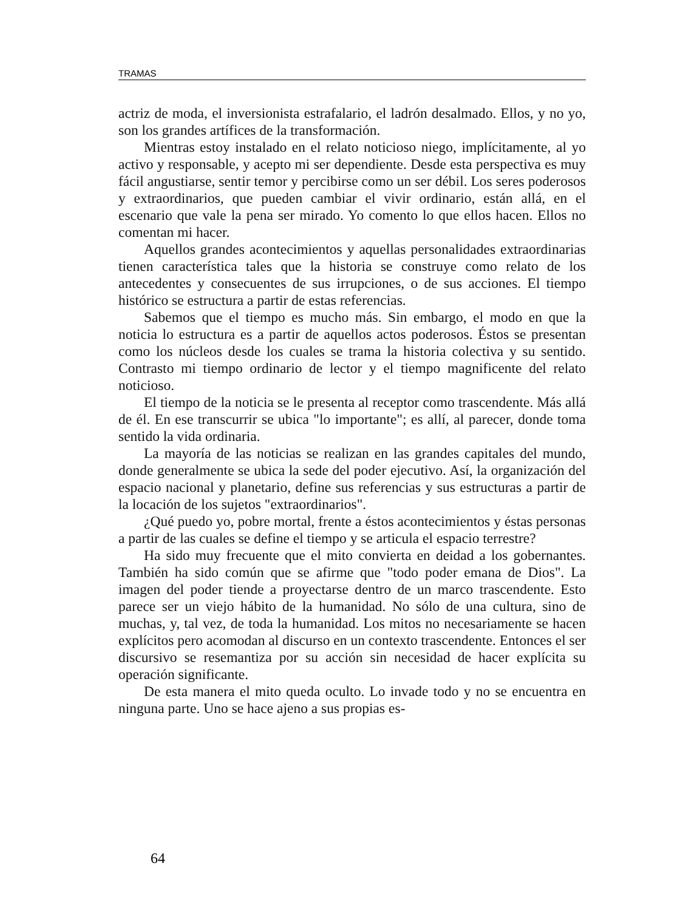TRAMAS
actriz de moda, el inversionista estrafalario, el ladrón desalmado. Ellos, y no yo, son los grandes artífices de la transformación.
Mientras estoy instalado en el relato noticioso niego, implícitamente, al yo activo y responsable, y acepto mi ser dependiente. Desde esta perspectiva es muy fácil angustiarse, sentir temor y percibirse como un ser débil. Los seres poderosos y extraordinarios, que pueden cambiar el vivir ordinario, están allá, en el escenario que vale la pena ser mirado. Yo comento lo que ellos hacen. Ellos no comentan mi hacer.
Aquellos grandes acontecimientos y aquellas personalidades extraordinarias tienen característica tales que la historia se construye como relato de los antecedentes y consecuentes de sus irrupciones, o de sus acciones. El tiempo histórico se estructura a partir de estas referencias.
Sabemos que el tiempo es mucho más. Sin embargo, el modo en que la noticia lo estructura es a partir de aquellos actos poderosos. Éstos se presentan como los núcleos desde los cuales se trama la historia colectiva y su sentido. Contrasto mi tiempo ordinario de lector y el tiempo magnificente del relato noticioso.
El tiempo de la noticia se le presenta al receptor como trascendente. Más allá de él. En ese transcurrir se ubica "lo importante"; es allí, al parecer, donde toma sentido la vida ordinaria.
La mayoría de las noticias se realizan en las grandes capitales del mundo, donde generalmente se ubica la sede del poder ejecutivo. Así, la organización del espacio nacional y planetario, define sus referencias y sus estructuras a partir de la locación de los sujetos "extraordinarios".
¿Qué puedo yo, pobre mortal, frente a éstos acontecimientos y éstas personas a partir de las cuales se define el tiempo y se articula el espacio terrestre?
Ha sido muy frecuente que el mito convierta en deidad a los gobernantes. También ha sido común que se afirme que "todo poder emana de Dios". La imagen del poder tiende a proyectarse dentro de un marco trascendente. Esto parece ser un viejo hábito de la humanidad. No sólo de una cultura, sino de muchas, y, tal vez, de toda la humanidad. Los mitos no necesariamente se hacen explícitos pero acomodan al discurso en un contexto trascendente. Entonces el ser discursivo se resemantiza por su acción sin necesidad de hacer explícita su operación significante.
De esta manera el mito queda oculto. Lo invade todo y no se encuentra en ninguna parte. Uno se hace ajeno a sus propias es-
64